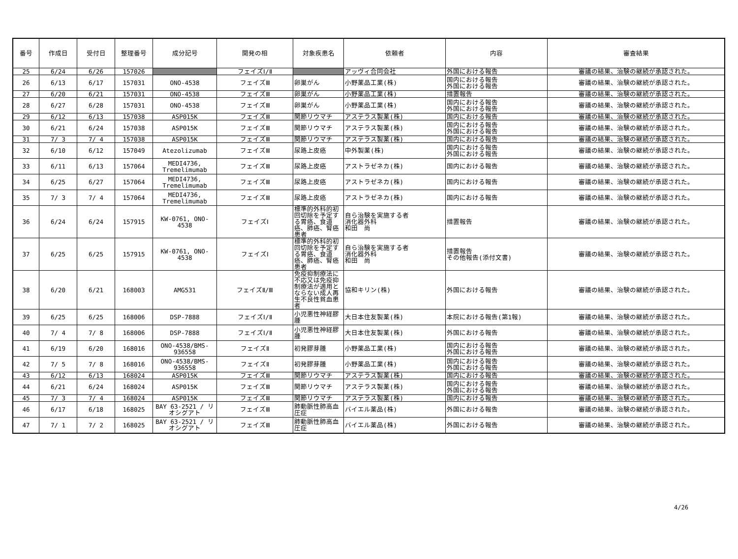| 番号 | 作成日 | 受付日 | 整理番号 | 成分記号 | 開発の相 | 対象疾患名 | 依頼者 | 内容 | 審査結果 |
| --- | --- | --- | --- | --- | --- | --- | --- | --- | --- |
| 25 | 6/24 | 6/26 | 157026 | | フェイズⅠ/Ⅱ | | アッヴィ合同会社 | 外国における報告 | 審議の結果、治験の継続が承認された。 |
| 26 | 6/13 | 6/17 | 157031 | ONO-4538 | フェイズⅢ | 卵巣がん | 小野薬品工業(株) | 国内における報告 外国における報告 | 審議の結果、治験の継続が承認された。 |
| 27 | 6/20 | 6/21 | 157031 | ONO-4538 | フェイズⅢ | 卵巣がん | 小野薬品工業(株) | 措置報告 | 審議の結果、治験の継続が承認された。 |
| 28 | 6/27 | 6/28 | 157031 | ONO-4538 | フェイズⅢ | 卵巣がん | 小野薬品工業(株) | 国内における報告 外国における報告 | 審議の結果、治験の継続が承認された。 |
| 29 | 6/12 | 6/13 | 157038 | ASP015K | フェイズⅢ | 関節リウマチ | アステラス製薬(株) | 国内における報告 | 審議の結果、治験の継続が承認された。 |
| 30 | 6/21 | 6/24 | 157038 | ASP015K | フェイズⅢ | 関節リウマチ | アステラス製薬(株) | 国内における報告 外国における報告 | 審議の結果、治験の継続が承認された。 |
| 31 | 7/ 3 | 7/ 4 | 157038 | ASP015K | フェイズⅢ | 関節リウマチ | アステラス製薬(株) | 国内における報告 | 審議の結果、治験の継続が承認された。 |
| 32 | 6/10 | 6/12 | 157049 | Atezolizumab | フェイズⅢ | 尿路上皮癌 | 中外製薬(株) | 国内における報告 外国における報告 | 審議の結果、治験の継続が承認された。 |
| 33 | 6/11 | 6/13 | 157064 | MEDI4736, Tremelimumab | フェイズⅢ | 尿路上皮癌 | アストラゼネカ(株) | 国内における報告 | 審議の結果、治験の継続が承認された。 |
| 34 | 6/25 | 6/27 | 157064 | MEDI4736, Tremelimumab | フェイズⅢ | 尿路上皮癌 | アストラゼネカ(株) | 国内における報告 | 審議の結果、治験の継続が承認された。 |
| 35 | 7/ 3 | 7/ 4 | 157064 | MEDI4736, Tremelimumab | フェイズⅢ | 尿路上皮癌 | アストラゼネカ(株) | 国内における報告 | 審議の結果、治験の継続が承認された。 |
| 36 | 6/24 | 6/24 | 157915 | KW-0761, ONO-4538 | フェイズⅠ | 標準的外科的初回切除を予定する胃癌、食道癌、肺癌、腎癌患者 | 自ら治験を実施する者 消化器外科 和田 尚 | 措置報告 | 審議の結果、治験の継続が承認された。 |
| 37 | 6/25 | 6/25 | 157915 | KW-0761, ONO-4538 | フェイズⅠ | 標準的外科的初回切除を予定する胃癌、食道癌、肺癌、腎癌患者 | 自ら治験を実施する者 消化器外科 和田 尚 | 措置報告 その他報告(添付文書) | 審議の結果、治験の継続が承認された。 |
| 38 | 6/20 | 6/21 | 168003 | AMG531 | フェイズⅡ/Ⅲ | 免疫抑制療法に不応又は免疫抑制療法が適用とならない成人再生不良性貧血患者 | 協和キリン(株) | 外国における報告 | 審議の結果、治験の継続が承認された。 |
| 39 | 6/25 | 6/25 | 168006 | DSP-7888 | フェイズⅠ/Ⅱ | 小児悪性神経膠腫 | 大日本住友製薬(株) | 本院における報告(第1報) | 審議の結果、治験の継続が承認された。 |
| 40 | 7/ 4 | 7/ 8 | 168006 | DSP-7888 | フェイズⅠ/Ⅱ | 小児悪性神経膠腫 | 大日本住友製薬(株) | 外国における報告 | 審議の結果、治験の継続が承認された。 |
| 41 | 6/19 | 6/20 | 168016 | ONO-4538/BMS-936558 | フェイズⅡ | 初発膠芽腫 | 小野薬品工業(株) | 国内における報告 外国における報告 | 審議の結果、治験の継続が承認された。 |
| 42 | 7/ 5 | 7/ 8 | 168016 | ONO-4538/BMS-936558 | フェイズⅡ | 初発膠芽腫 | 小野薬品工業(株) | 国内における報告 外国における報告 | 審議の結果、治験の継続が承認された。 |
| 43 | 6/12 | 6/13 | 168024 | ASP015K | フェイズⅢ | 関節リウマチ | アステラス製薬(株) | 国内における報告 | 審議の結果、治験の継続が承認された。 |
| 44 | 6/21 | 6/24 | 168024 | ASP015K | フェイズⅢ | 関節リウマチ | アステラス製薬(株) | 国内における報告 外国における報告 | 審議の結果、治験の継続が承認された。 |
| 45 | 7/ 3 | 7/ 4 | 168024 | ASP015K | フェイズⅢ | 関節リウマチ | アステラス製薬(株) | 国内における報告 | 審議の結果、治験の継続が承認された。 |
| 46 | 6/17 | 6/18 | 168025 | BAY 63-2521 / リオシグアト | フェイズⅢ | 肺動脈性肺高血圧症 | バイエル薬品(株) | 外国における報告 | 審議の結果、治験の継続が承認された。 |
| 47 | 7/ 1 | 7/ 2 | 168025 | BAY 63-2521 / リオシグアト | フェイズⅢ | 肺動脈性肺高血圧症 | バイエル薬品(株) | 外国における報告 | 審議の結果、治験の継続が承認された。 |
4/26